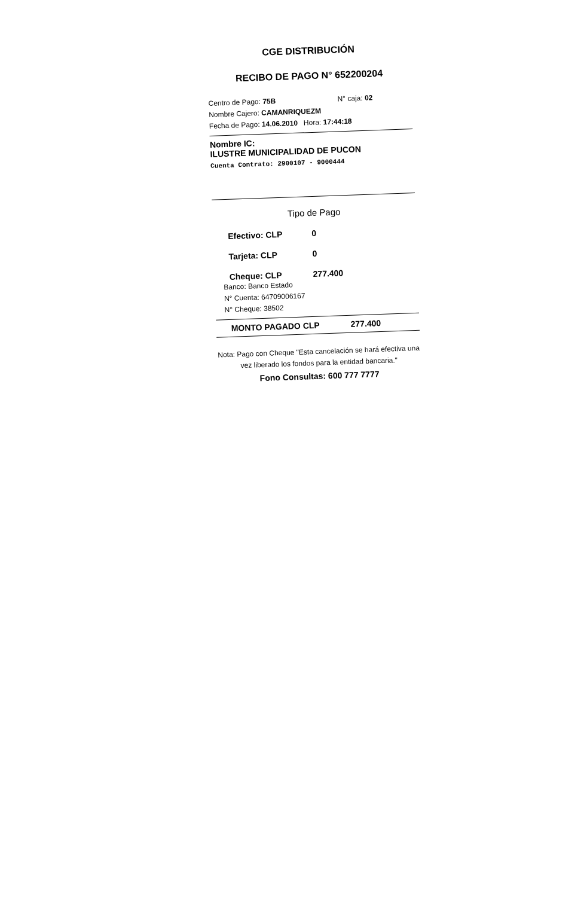CGE DISTRIBUCIÓN
RECIBO DE PAGO N° 652200204
Centro de Pago: 75B N° caja: 02
Nombre Cajero: CAMANRIQUEZM
Fecha de Pago: 14.06.2010 Hora: 17:44:18
Nombre IC:
ILUSTRE MUNICIPALIDAD DE PUCON
Cuenta Contrato: 2900107 - 9000444
Tipo de Pago
Efectivo: CLP 0
Tarjeta: CLP 0
Cheque: CLP 277.400
Banco: Banco Estado
N° Cuenta: 64709006167
N° Cheque: 38502
MONTO PAGADO CLP 277.400
Nota: Pago con Cheque "Esta cancelación se hará efectiva una vez liberado los fondos para la entidad bancaria."
Fono Consultas: 600 777 7777